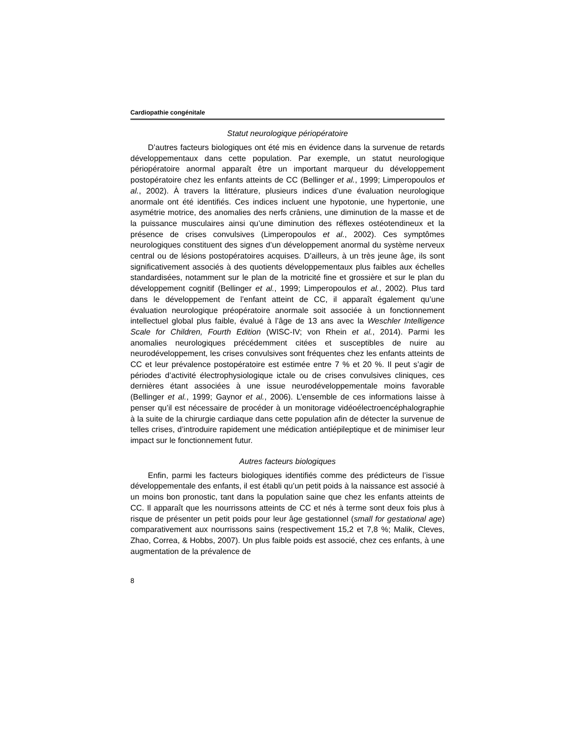Cardiopathie congénitale
Statut neurologique périopératoire
D’autres facteurs biologiques ont été mis en évidence dans la survenue de retards développementaux dans cette population. Par exemple, un statut neurologique périopératoire anormal apparaît être un important marqueur du développement postopératoire chez les enfants atteints de CC (Bellinger et al., 1999; Limperopoulos et al., 2002). À travers la littérature, plusieurs indices d’une évaluation neurologique anormale ont été identifiés. Ces indices incluent une hypotonie, une hypertonie, une asymétrie motrice, des anomalies des nerfs crâniens, une diminution de la masse et de la puissance musculaires ainsi qu’une diminution des réflexes ostéotendineux et la présence de crises convulsives (Limperopoulos et al., 2002). Ces symptômes neurologiques constituent des signes d’un développement anormal du système nerveux central ou de lésions postopératoires acquises. D’ailleurs, à un très jeune âge, ils sont significativement associés à des quotients développementaux plus faibles aux échelles standardisées, notamment sur le plan de la motricité fine et grossière et sur le plan du développement cognitif (Bellinger et al., 1999; Limperopoulos et al., 2002). Plus tard dans le développement de l’enfant atteint de CC, il apparaît également qu’une évaluation neurologique préopératoire anormale soit associée à un fonctionnement intellectuel global plus faible, évalué à l’âge de 13 ans avec la Weschler Intelligence Scale for Children, Fourth Edition (WISC-IV; von Rhein et al., 2014). Parmi les anomalies neurologiques précédemment citées et susceptibles de nuire au neurodéveloppement, les crises convulsives sont fréquentes chez les enfants atteints de CC et leur prévalence postopératoire est estimée entre 7 % et 20 %. Il peut s’agir de périodes d’activité électrophysiologique ictale ou de crises convulsives cliniques, ces dernières étant associées à une issue neurodéveloppementale moins favorable (Bellinger et al., 1999; Gaynor et al., 2006). L’ensemble de ces informations laisse à penser qu’il est nécessaire de procéder à un monitorage vidéoélectroencéphalographie à la suite de la chirurgie cardiaque dans cette population afin de détecter la survenue de telles crises, d’introduire rapidement une médication antiépileptique et de minimiser leur impact sur le fonctionnement futur.
Autres facteurs biologiques
Enfin, parmi les facteurs biologiques identifiés comme des prédicteurs de l’issue développementale des enfants, il est établi qu’un petit poids à la naissance est associé à un moins bon pronostic, tant dans la population saine que chez les enfants atteints de CC. Il apparaît que les nourrissons atteints de CC et nés à terme sont deux fois plus à risque de présenter un petit poids pour leur âge gestationnel (small for gestational age) comparativement aux nourrissons sains (respectivement 15,2 et 7,8 %; Malik, Cleves, Zhao, Correa, & Hobbs, 2007). Un plus faible poids est associé, chez ces enfants, à une augmentation de la prévalence de
8